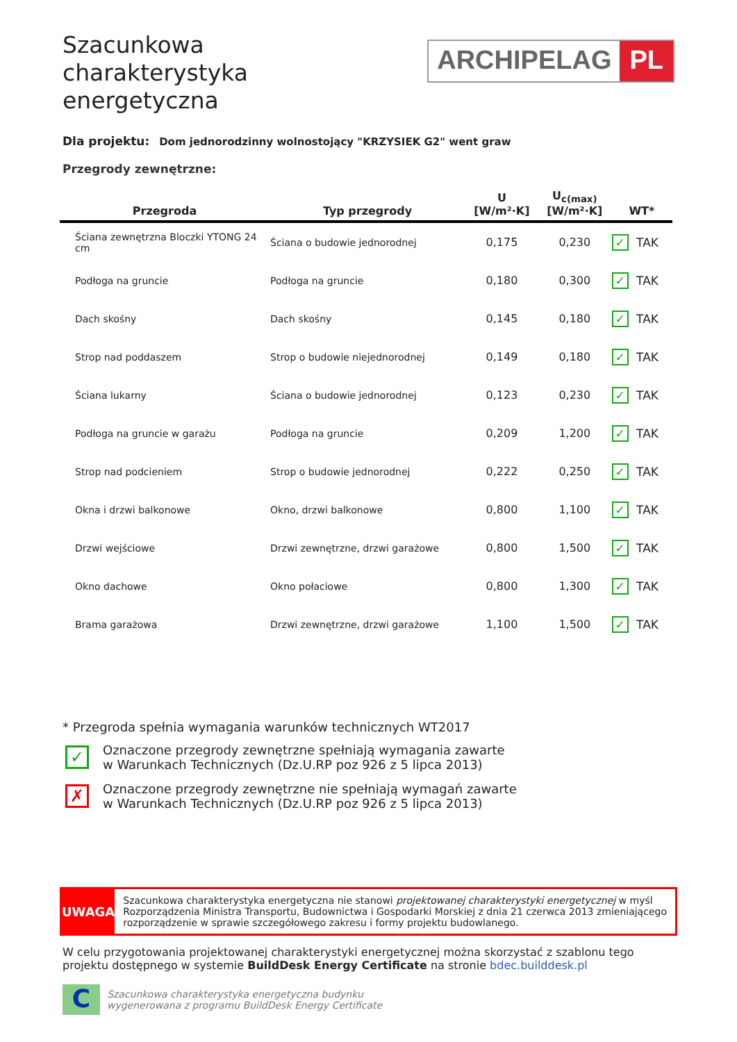Szacunkowa
charakterystyka
energetyczna
ARCHIPELAG PL
Dla projektu: Dom jednorodzinny wolnostojący "KRZYSIEK G2" went graw
Przegrody zewnętrzne:
| Przegroda | Typ przegrody | U [W/m²·K] | U<sub>c(max)</sub> [W/m²·K] | WT* |
| --- | --- | --- | --- | --- |
| Ściana zewnętrzna Bloczki YTONG 24 cm | Ściana o budowie jednorodnej | 0,175 | 0,230 | ✓ TAK |
| Podłoga na gruncie | Podłoga na gruncie | 0,180 | 0,300 | ✓ TAK |
| Dach skośny | Dach skośny | 0,145 | 0,180 | ✓ TAK |
| Strop nad poddaszem | Strop o budowie niejednorodnej | 0,149 | 0,180 | ✓ TAK |
| Ściana lukarny | Ściana o budowie jednorodnej | 0,123 | 0,230 | ✓ TAK |
| Podłoga na gruncie w garażu | Podłoga na gruncie | 0,209 | 1,200 | ✓ TAK |
| Strop nad podcieniem | Strop o budowie jednorodnej | 0,222 | 0,250 | ✓ TAK |
| Okna i drzwi balkonowe | Okno, drzwi balkonowe | 0,800 | 1,100 | ✓ TAK |
| Drzwi wejściowe | Drzwi zewnętrzne, drzwi garażowe | 0,800 | 1,500 | ✓ TAK |
| Okno dachowe | Okno połaciowe | 0,800 | 1,300 | ✓ TAK |
| Brama garażowa | Drzwi zewnętrzne, drzwi garażowe | 1,100 | 1,500 | ✓ TAK |
* Przegroda spełnia wymagania warunków technicznych WT2017
✓
Oznaczone przegrody zewnętrzne spełniają wymagania zawarte
w Warunkach Technicznych (Dz.U.RP poz 926 z 5 lipca 2013)
✗
Oznaczone przegrody zewnętrzne nie spełniają wymagań zawarte
w Warunkach Technicznych (Dz.U.RP poz 926 z 5 lipca 2013)
UWAGA
Szacunkowa charakterystyka energetyczna nie stanowi projektowanej charakterystyki energetycznej w myśl Rozporządzenia Ministra Transportu, Budownictwa i Gospodarki Morskiej z dnia 21 czerwca 2013 zmieniającego rozporządzenie w sprawie szczegółowego zakresu i formy projektu budowlanego.
W celu przygotowania projektowanej charakterystyki energetycznej można skorzystać z szablonu tego projektu dostępnego w systemie BuildDesk Energy Certificate na stronie bdec.builddesk.pl
C
Szacunkowa charakterystyka energetyczna budynku
wygenerowana z programu BuildDesk Energy Certificate